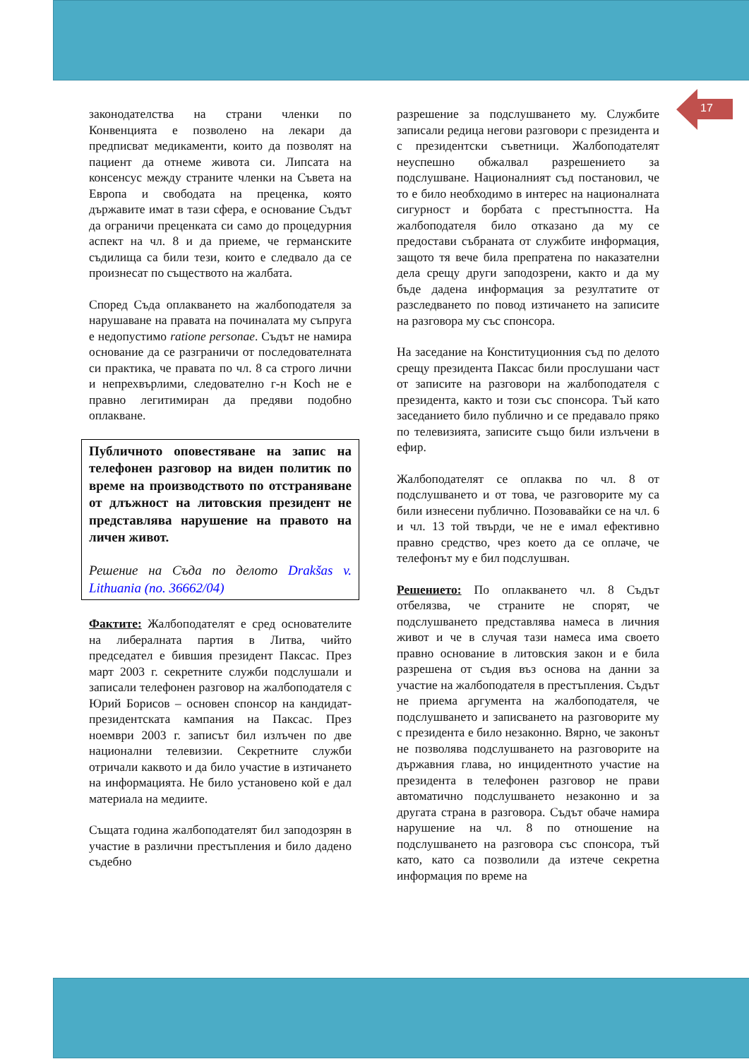17
законодателства на страни членки по Конвенцията е позволено на лекари да предписват медикаменти, които да позволят на пациент да отнеме живота си. Липсата на консенсус между страните членки на Съвета на Европа и свободата на преценка, която държавите имат в тази сфера, е основание Съдът да ограничи преценката си само до процедурния аспект на чл. 8 и да приеме, че германските съдилища са били тези, които е следвало да се произнесат по съществото на жалбата.
Според Съда оплакването на жалбоподателя за нарушаване на правата на починалата му съпруга е недопустимо ratione personae. Съдът не намира основание да се разграничи от последователната си практика, че правата по чл. 8 са строго лични и непрехвърлими, следователно г-н Koch не е правно легитимиран да предяви подобно оплакване.
Публичното оповестяване на запис на телефонен разговор на виден политик по време на производството по отстраняване от длъжност на литовския президент не представлява нарушение на правото на личен живот.
Решение на Съда по делото Drakšas v. Lithuania (no. 36662/04)
Фактите: Жалбоподателят е сред основателите на либералната партия в Литва, чийто председател е бившия президент Паксас. През март 2003 г. секретните служби подслушали и записали телефонен разговор на жалбоподателя с Юрий Борисов – основен спонсор на кандидат-президентската кампания на Паксас. През ноември 2003 г. записът бил излъчен по две национални телевизии. Секретните служби отричали каквото и да било участие в изтичането на информацията. Не било установено кой е дал материала на медиите.
Същата година жалбоподателят бил заподозрян в участие в различни престъпления и било дадено съдебно
разрешение за подслушването му. Службите записали редица негови разговори с президента и с президентски съветници. Жалбоподателят неуспешно обжалвал разрешението за подслушване. Националният съд постановил, че то е било необходимо в интерес на националната сигурност и борбата с престъпността. На жалбоподателя било отказано да му се предостави събраната от службите информация, защото тя вече била препратена по наказателни дела срещу други заподозрени, както и да му бъде дадена информация за резултатите от разследването по повод изтичането на записите на разговора му със спонсора.
На заседание на Конституционния съд по делото срещу президента Паксас били прослушани част от записите на разговори на жалбоподателя с президента, както и този със спонсора. Тъй като заседанието било публично и се предавало пряко по телевизията, записите също били излъчени в ефир.
Жалбоподателят се оплаква по чл. 8 от подслушването и от това, че разговорите му са били изнесени публично. Позовавайки се на чл. 6 и чл. 13 той твърди, че не е имал ефективно правно средство, чрез което да се оплаче, че телефонът му е бил подслушван.
Решението: По оплакването чл. 8 Съдът отбелязва, че страните не спорят, че подслушването представлява намеса в личния живот и че в случая тази намеса има своето правно основание в литовския закон и е била разрешена от съдия въз основа на данни за участие на жалбоподателя в престъпления. Съдът не приема аргумента на жалбоподателя, че подслушването и записването на разговорите му с президента е било незаконно. Вярно, че законът не позволява подслушването на разговорите на държавния глава, но инцидентното участие на президента в телефонен разговор не прави автоматично подслушването незаконно и за другата страна в разговора. Съдът обаче намира нарушение на чл. 8 по отношение на подслушването на разговора със спонсора, тъй като, като са позволили да изтече секретна информация по време на